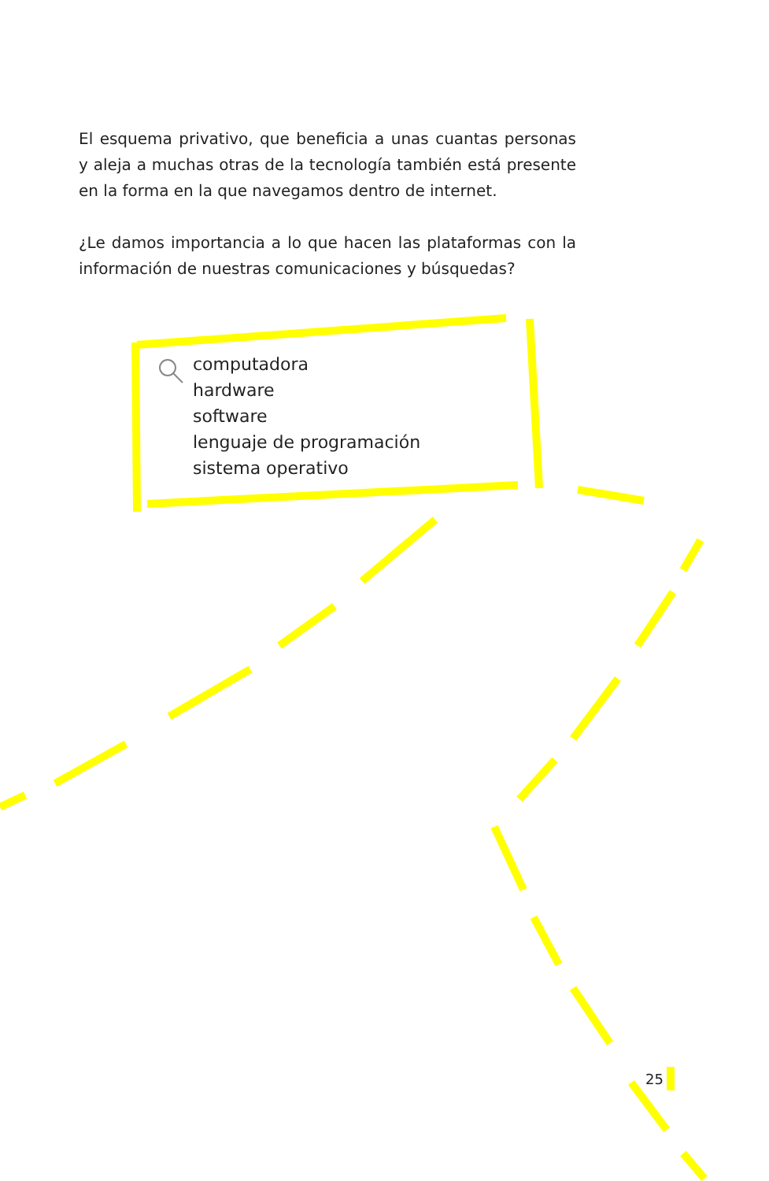El esquema privativo, que beneficia a unas cuantas personas y aleja a muchas otras de la tecnología también está presente en la forma en la que navegamos dentro de internet.
¿Le damos importancia a lo que hacen las plataformas con la información de nuestras comunicaciones y búsquedas?
computadora
hardware
software
lenguaje de programación
sistema operativo
25